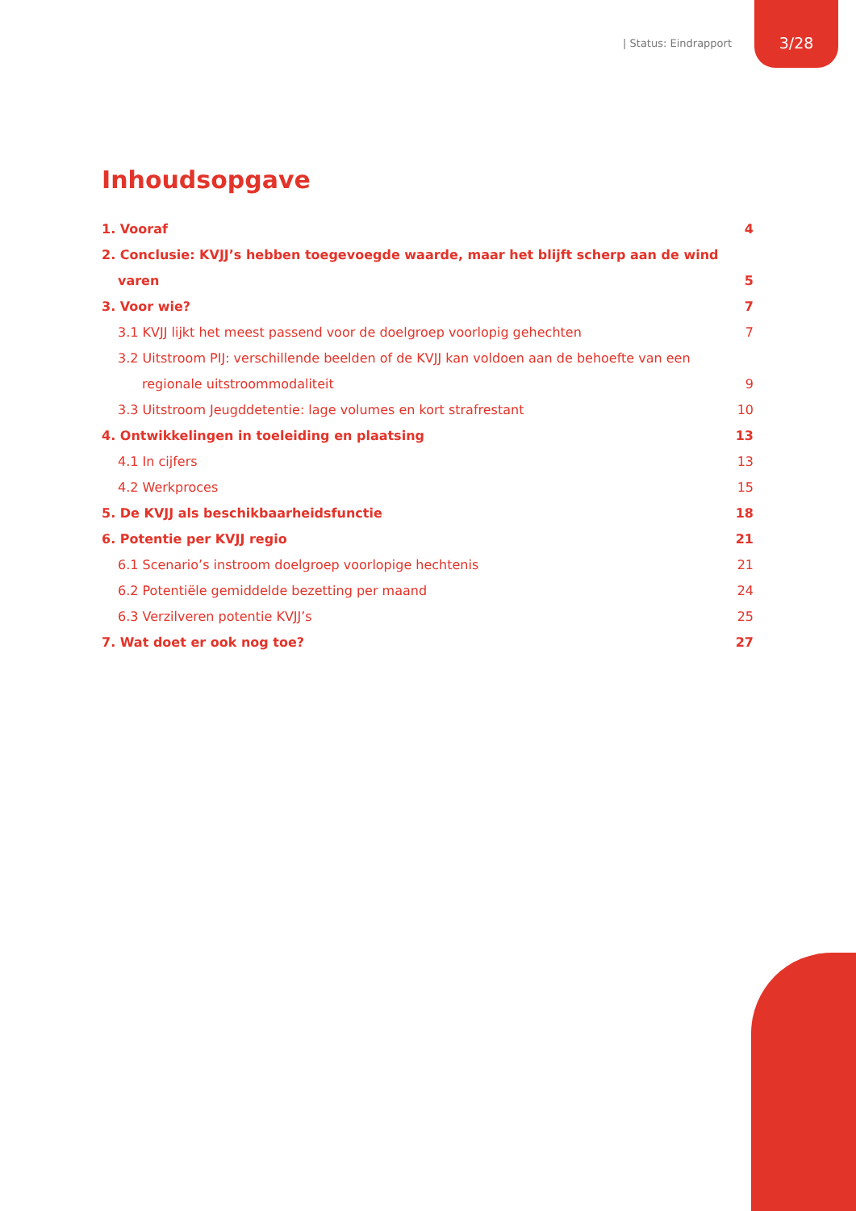| Status: Eindrapport 3/28
Inhoudsopgave
1. Vooraf 4
2. Conclusie: KVJJ’s hebben toegevoegde waarde, maar het blijft scherp aan de wind
varen 5
3. Voor wie? 7
3.1 KVJJ lijkt het meest passend voor de doelgroep voorlopig gehechten 7
3.2 Uitstroom PIJ: verschillende beelden of de KVJJ kan voldoen aan de behoefte van een
regionale uitstroommodaliteit 9
3.3 Uitstroom Jeugddetentie: lage volumes en kort strafrestant 10
4. Ontwikkelingen in toeleiding en plaatsing 13
4.1 In cijfers 13
4.2 Werkproces 15
5. De KVJJ als beschikbaarheidsfunctie 18
6. Potentie per KVJJ regio 21
6.1 Scenario’s instroom doelgroep voorlopige hechtenis 21
6.2 Potentiële gemiddelde bezetting per maand 24
6.3 Verzilveren potentie KVJJ’s 25
7. Wat doet er ook nog toe? 27